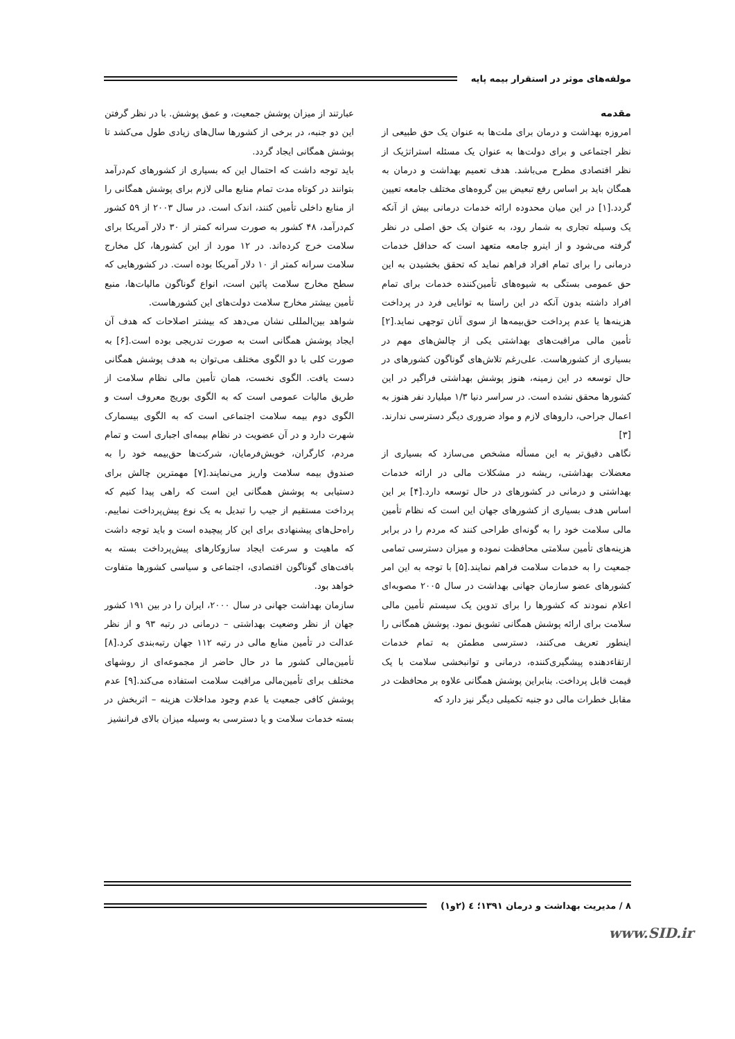مولفه‌های موثر در استقرار بیمه پایه
مقدمه
امروزه بهداشت و درمان برای ملت‌ها به عنوان یک حق طبیعی از نظر اجتماعی و برای دولت‌ها به عنوان یک مسئله استراتژیک از نظر اقتصادی مطرح می‌باشد. هدف تعمیم بهداشت و درمان به همگان باید بر اساس رفع تبعیض بین گروه‌های مختلف جامعه تعیین گردد.[۱] در این میان محدوده ارائه خدمات درمانی بیش از آنکه یک وسیله تجاری به شمار رود، به عنوان یک حق اصلی در نظر گرفته می‌شود و از اینرو جامعه متعهد است که حداقل خدمات درمانی را برای تمام افراد فراهم نماید که تحقق بخشیدن به این حق عمومی بستگی به شیوه‌های تأمین‌کننده خدمات برای تمام افراد داشته بدون آنکه در این راستا به توانایی فرد در پرداخت هزینه‌ها یا عدم پرداخت حق‌بیمه‌ها از سوی آنان توجهی نماید.[۲] تأمین مالی مراقبت‌های بهداشتی یکی از چالش‌های مهم در بسیاری از کشورهاست. علی‌رغم تلاش‌های گوناگون کشورهای در حال توسعه در این زمینه، هنوز پوشش بهداشتی فراگیر در این کشورها محقق نشده است. در سراسر دنیا ۱/۳ میلیارد نفر هنوز به اعمال جراحی، داروهای لازم و مواد ضروری دیگر دسترسی ندارند.[۳]
نگاهی دقیق‌تر به این مسأله مشخص می‌سازد که بسیاری از معضلات بهداشتی، ریشه در مشکلات مالی در ارائه خدمات بهداشتی و درمانی در کشورهای در حال توسعه دارد.[۴] بر این اساس هدف بسیاری از کشورهای جهان این است که نظام تأمین مالی سلامت خود را به گونه‌ای طراحی کنند که مردم را در برابر هزینه‌های تأمین سلامتی محافظت نموده و میزان دسترسی تمامی جمعیت را به خدمات سلامت فراهم نمایند.[۵] با توجه به این امر کشورهای عضو سازمان جهانی بهداشت در سال ۲۰۰۵ مصوبه‌ای اعلام نمودند که کشورها را برای تدوین یک سیستم تأمین مالی سلامت برای ارائه پوشش همگانی تشویق نمود. پوشش همگانی را اینطور تعریف می‌کنند، دسترسی مطمئن به تمام خدمات ارتقاءدهنده پیشگیری‌کننده، درمانی و توانبخشی سلامت با یک قیمت قابل پرداخت. بنابراین پوشش همگانی علاوه بر محافظت در مقابل خطرات مالی دو جنبه تکمیلی دیگر نیز دارد که
عبارتند از میزان پوشش جمعیت، و عمق پوشش. با در نظر گرفتن این دو جنبه، در برخی از کشورها سال‌های زیادی طول می‌کشد تا پوشش همگانی ایجاد گردد.
باید توجه داشت که احتمال این که بسیاری از کشورهای کم‌درآمد بتوانند در کوتاه مدت تمام منابع مالی لازم برای پوشش همگانی را از منابع داخلی تأمین کنند، اندک است. در سال ۲۰۰۳ از ۵۹ کشور کم‌درآمد، ۴۸ کشور به صورت سرانه کمتر از ۳۰ دلار آمریکا برای سلامت خرج کرده‌اند. در ۱۲ مورد از این کشورها، کل مخارج سلامت سرانه کمتر از ۱۰ دلار آمریکا بوده است. در کشورهایی که سطح مخارج سلامت پائین است، انواع گوناگون مالیات‌ها، منبع تأمین بیشتر مخارج سلامت دولت‌های این کشورهاست.
شواهد بین‌المللی نشان می‌دهد که بیشتر اصلاحات که هدف آن ایجاد پوشش همگانی است به صورت تدریجی بوده است.[۶] به صورت کلی با دو الگوی مختلف می‌توان به هدف پوشش همگانی دست یافت. الگوی نخست، همان تأمین مالی نظام سلامت از طریق مالیات عمومی است که به الگوی بوریج معروف است و الگوی دوم بیمه سلامت اجتماعی است که به الگوی بیسمارک شهرت دارد و در آن عضویت در نظام بیمه‌ای اجباری است و تمام مردم، کارگران، خویش‌فرمایان، شرکت‌ها حق‌بیمه خود را به صندوق بیمه سلامت واریز می‌نمایند.[۷] مهمترین چالش برای دستیابی به پوشش همگانی این است که راهی پیدا کنیم که پرداخت مستقیم از جیب را تبدیل به یک نوع پیش‌پرداخت نماییم. راه‌حل‌های پیشنهادی برای این کار پیچیده است و باید توجه داشت که ماهیت و سرعت ایجاد سازوکارهای پیش‌پرداخت بسته به بافت‌های گوناگون اقتصادی، اجتماعی و سیاسی کشورها متفاوت خواهد بود.
سازمان بهداشت جهانی در سال ۲۰۰۰، ایران را در بین ۱۹۱ کشور جهان از نظر وضعیت بهداشتی – درمانی در رتبه ۹۳ و از نظر عدالت در تأمین منابع مالی در رتبه ۱۱۲ جهان رتبه‌بندی کرد.[۸] تأمین‌مالی کشور ما در حال حاضر از مجموعه‌ای از روشهای مختلف برای تأمین‌مالی مراقبت سلامت استفاده می‌کند.[۹] عدم پوشش کافی جمعیت یا عدم وجود مداخلات هزینه – اثربخش در بسته خدمات سلامت و یا دسترسی به وسیله میزان بالای فرانشیز
۸ / مدیریت بهداشت و درمان ۱۳۹۱؛ ٤ (۲و۱)
www.SID.ir